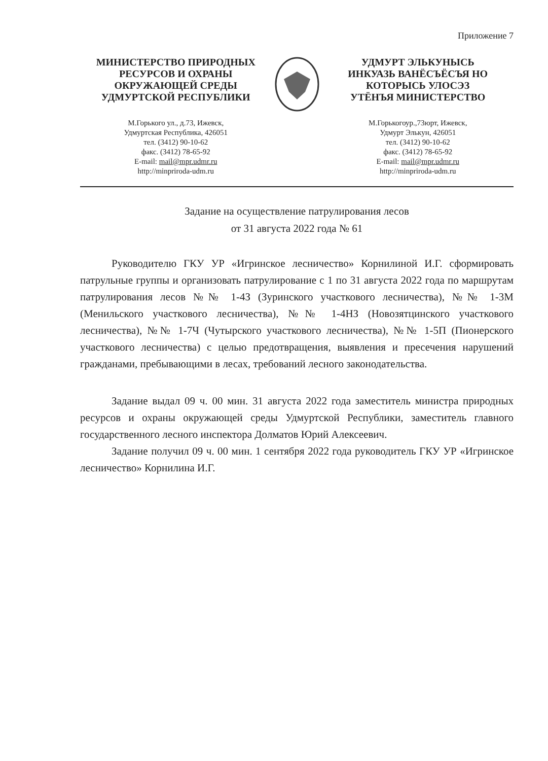Приложение 7
МИНИСТЕРСТВО ПРИРОДНЫХ
РЕСУРСОВ И ОХРАНЫ
ОКРУЖАЮЩЕЙ СРЕДЫ
УДМУРТСКОЙ РЕСПУБЛИКИ
М.Горького ул., д.73, Ижевск,
Удмуртская Республика, 426051
тел. (3412) 90-10-62
факс. (3412) 78-65-92
E-mail: mail@mpr.udmr.ru
http://minpriroda-udm.ru
УДМУРТ ЭЛЬКУНЫСЬ
ИНКУАЗЬ ВАНЁСЪЁСЪЯ НО
КОТОРЫСЬ УЛОСЭЗ
УТЁНЪЯ МИНИСТЕРСТВО
М.Горькогоур.,73юрт, Ижевск,
Удмурт Элькун, 426051
тел. (3412) 90-10-62
факс. (3412) 78-65-92
E-mail: mail@mpr.udmr.ru
http://minpriroda-udm.ru
Задание на осуществление патрулирования лесов
от 31 августа 2022 года № 61
Руководителю ГКУ УР «Игринское лесничество» Корнилиной И.Г. сформировать патрульные группы и организовать патрулирование с 1 по 31 августа 2022 года по маршрутам патрулирования лесов №№ 1-4З (Зуринского участкового лесничества), №№ 1-3М (Менильского участкового лесничества), №№ 1-4НЗ (Новозятцинского участкового лесничества), №№ 1-7Ч (Чутырского участкового лесничества), №№ 1-5П (Пионерского участкового лесничества) с целью предотвращения, выявления и пресечения нарушений гражданами, пребывающими в лесах, требований лесного законодательства.
Задание выдал 09 ч. 00 мин. 31 августа 2022 года заместитель министра природных ресурсов и охраны окружающей среды Удмуртской Республики, заместитель главного государственного лесного инспектора Долматов Юрий Алексеевич.
Задание получил 09 ч. 00 мин. 1 сентября 2022 года руководитель ГКУ УР «Игринское лесничество» Корнилина И.Г.